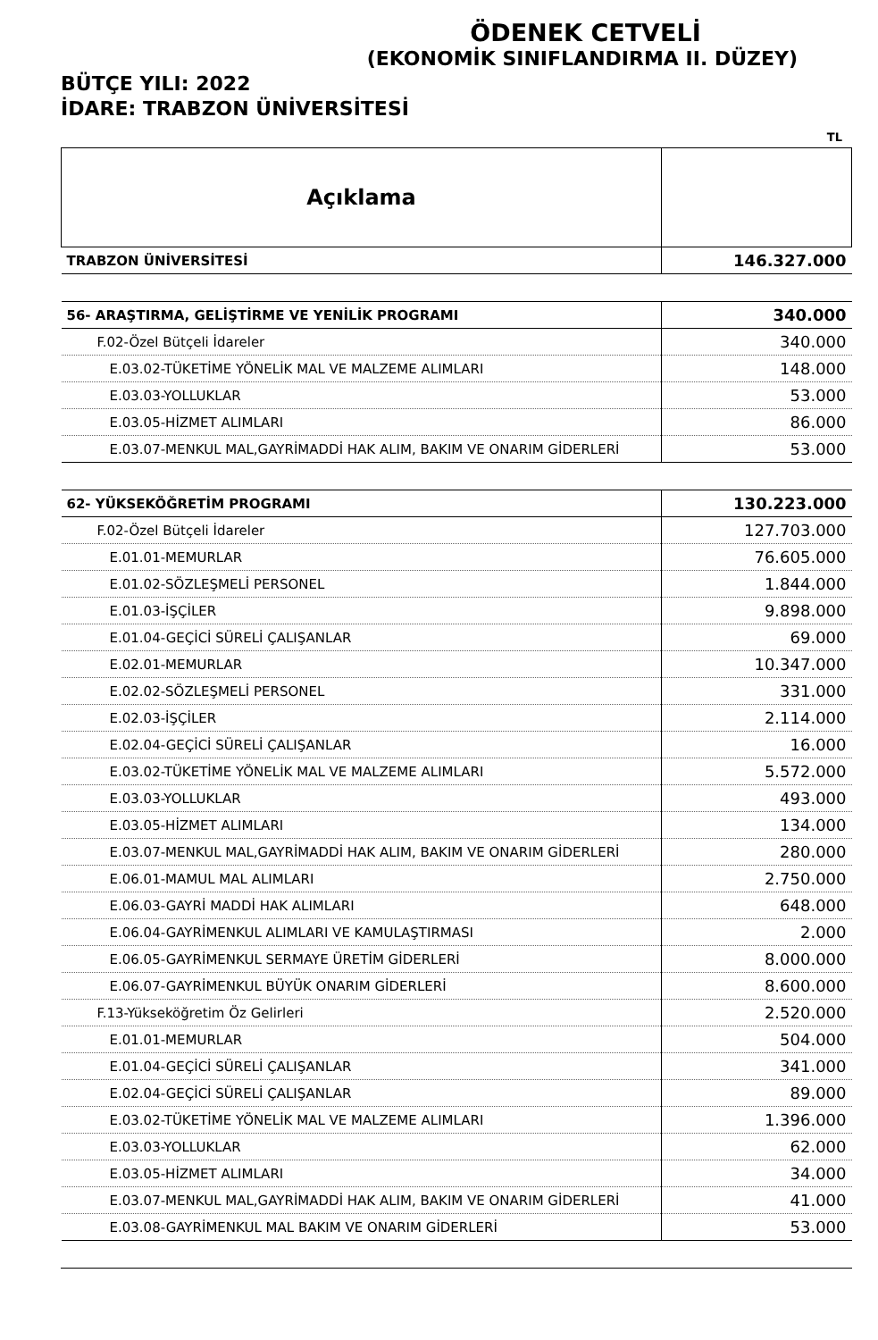ÖDENEK CETVELİ
(EKONOMİK SINIFLANDIRMA II. DÜZEY)
BÜTÇE YILI: 2022
İDARE: TRABZON ÜNİVERSİTESİ
TL
| Açıklama | |
| --- | --- |
| TRABZON ÜNİVERSİTESİ | 146.327.000 |
| 56- ARAŞTIRMA, GELİŞTİRME VE YENİLİK PROGRAMI | 340.000 |
| F.02-Özel Bütçeli İdareler | 340.000 |
| E.03.02-TÜKETİME YÖNELİK MAL VE MALZEME ALIMLARI | 148.000 |
| E.03.03-YOLLUKLAR | 53.000 |
| E.03.05-HİZMET ALIMLARI | 86.000 |
| E.03.07-MENKUL MAL,GAYRİMADDİ HAK ALIM, BAKIM VE ONARIM GİDERLERİ | 53.000 |
| 62- YÜKSEKÖĞRETİM PROGRAMI | 130.223.000 |
| F.02-Özel Bütçeli İdareler | 127.703.000 |
| E.01.01-MEMURLAR | 76.605.000 |
| E.01.02-SÖZLEŞMELİ PERSONEL | 1.844.000 |
| E.01.03-İŞÇİLER | 9.898.000 |
| E.01.04-GEÇİCİ SÜRELİ ÇALIŞANLAR | 69.000 |
| E.02.01-MEMURLAR | 10.347.000 |
| E.02.02-SÖZLEŞMELİ PERSONEL | 331.000 |
| E.02.03-İŞÇİLER | 2.114.000 |
| E.02.04-GEÇİCİ SÜRELİ ÇALIŞANLAR | 16.000 |
| E.03.02-TÜKETİME YÖNELİK MAL VE MALZEME ALIMLARI | 5.572.000 |
| E.03.03-YOLLUKLAR | 493.000 |
| E.03.05-HİZMET ALIMLARI | 134.000 |
| E.03.07-MENKUL MAL,GAYRİMADDİ HAK ALIM, BAKIM VE ONARIM GİDERLERİ | 280.000 |
| E.06.01-MAMUL MAL ALIMLARI | 2.750.000 |
| E.06.03-GAYRİ MADDİ HAK ALIMLARI | 648.000 |
| E.06.04-GAYRİMENKUL ALIMLARI VE KAMULAŞTIRMASI | 2.000 |
| E.06.05-GAYRİMENKUL SERMAYE ÜRETİM GİDERLERİ | 8.000.000 |
| E.06.07-GAYRİMENKUL BÜYÜK ONARIM GİDERLERİ | 8.600.000 |
| F.13-Yükseköğretim Öz Gelirleri | 2.520.000 |
| E.01.01-MEMURLAR | 504.000 |
| E.01.04-GEÇİCİ SÜRELİ ÇALIŞANLAR | 341.000 |
| E.02.04-GEÇİCİ SÜRELİ ÇALIŞANLAR | 89.000 |
| E.03.02-TÜKETİME YÖNELİK MAL VE MALZEME ALIMLARI | 1.396.000 |
| E.03.03-YOLLUKLAR | 62.000 |
| E.03.05-HİZMET ALIMLARI | 34.000 |
| E.03.07-MENKUL MAL,GAYRİMADDİ HAK ALIM, BAKIM VE ONARIM GİDERLERİ | 41.000 |
| E.03.08-GAYRİMENKUL MAL BAKIM VE ONARIM GİDERLERİ | 53.000 |